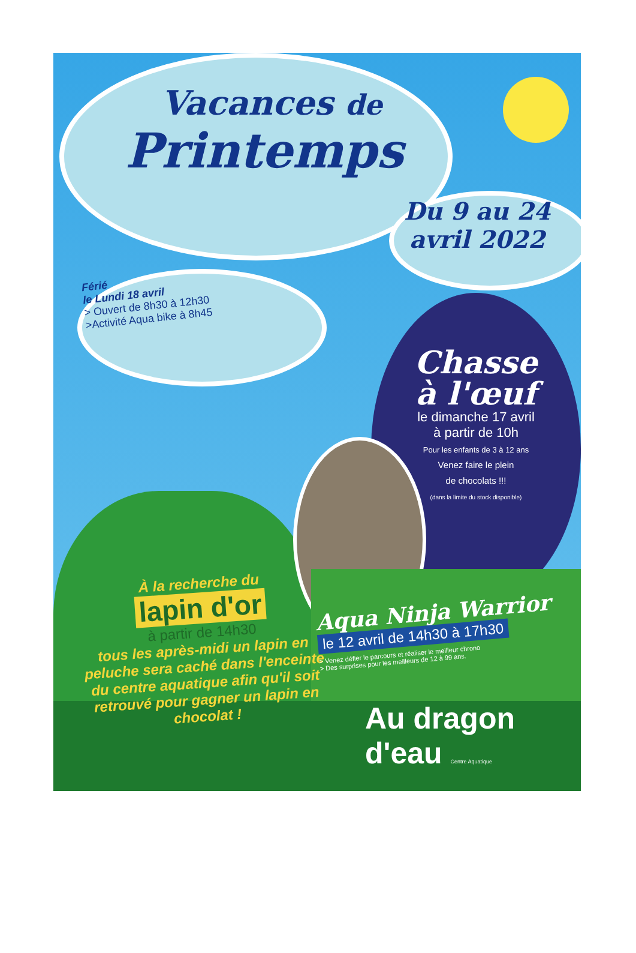Vacances de
Printemps
Du 9 au 24
avril 2022
Férié
le Lundi 18 avril
> Ouvert de 8h30 à 12h30
>Activité Aqua bike à 8h45
Chasse
à l'œuf
le dimanche 17 avril
à partir de 10h
Pour les enfants de 3 à 12 ans
Venez faire le plein
de chocolats !!!
(dans la limite du stock disponible)
À la recherche du
lapin d'or
à partir de 14h30
tous les après-midi un lapin en peluche sera caché dans l'enceinte du centre aquatique afin qu'il soit retrouvé pour gagner un lapin en chocolat !
Aqua Ninja Warrior
le 12 avril de 14h30 à 17h30
> Venez défier le parcours et réaliser le meilleur chrono
> Des surprises pour les meilleurs de 12 à 99 ans.
Au dragon
d'eau Centre Aquatique